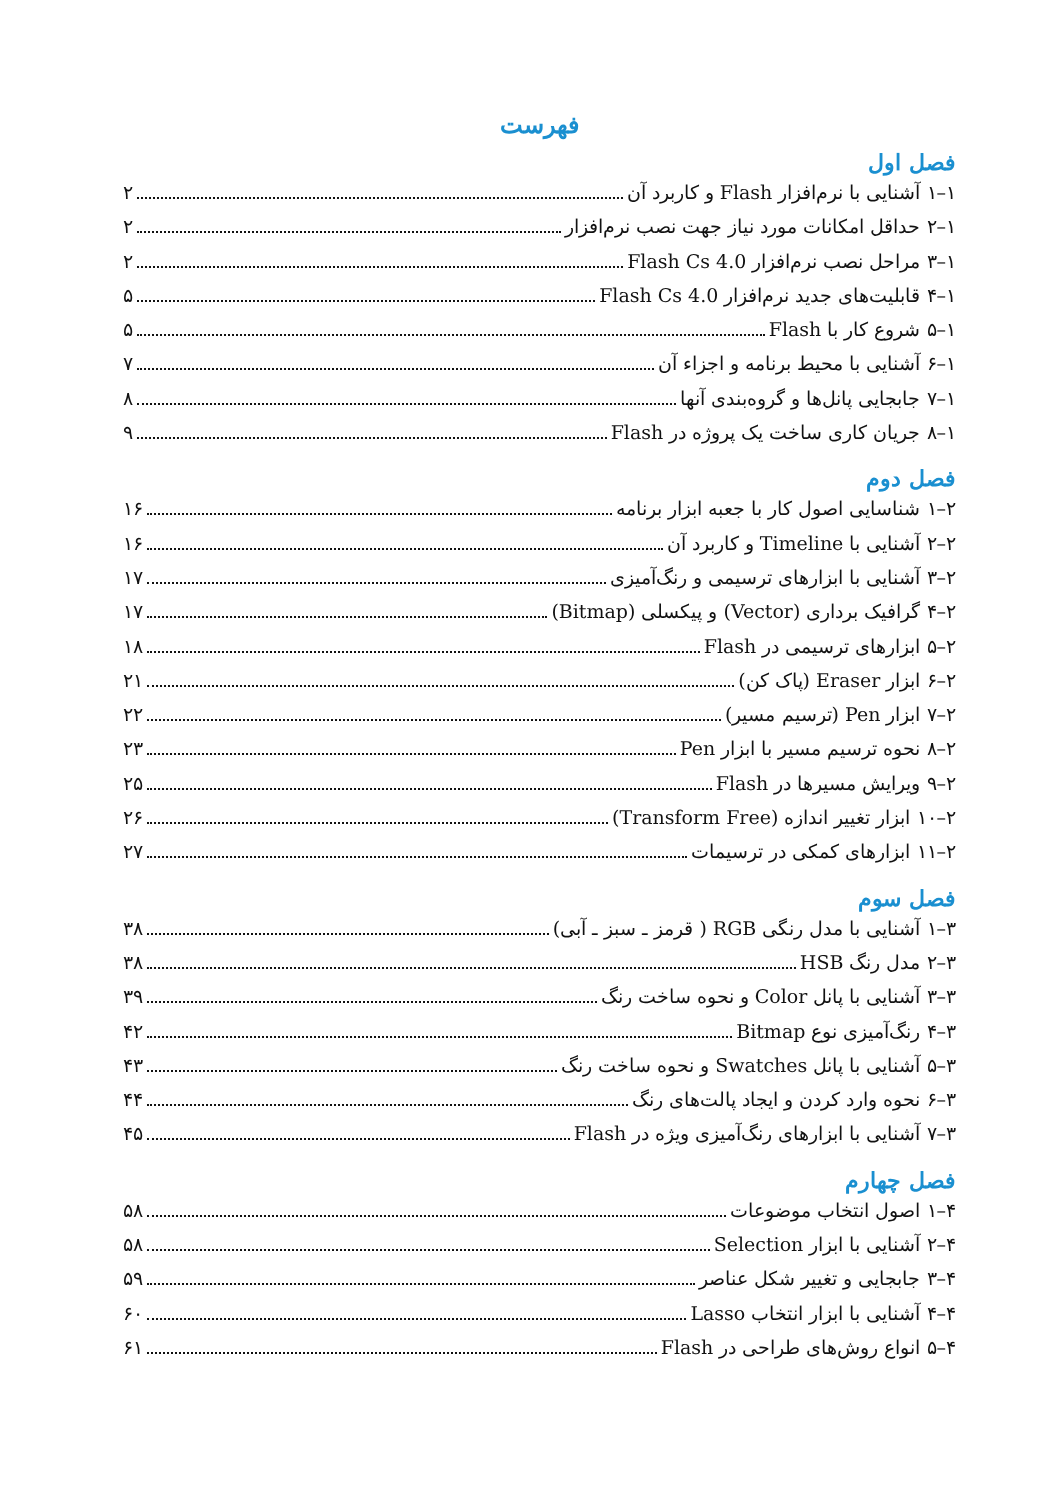فهرست
فصل اول
۱–۱ آشنایی با نرم‌افزار Flash و کاربرد آن ۲
۱–۲ حداقل امکانات مورد نیاز جهت نصب نرم‌افزار ۲
۱–۳ مراحل نصب نرم‌افزار Flash Cs 4.0 ۲
۱–۴ قابلیت‌های جدید نرم‌افزار Flash Cs 4.0 ۵
۱–۵ شروع کار با Flash ۵
۱–۶ آشنایی با محیط برنامه و اجزاء آن ۷
۱–۷ جابجایی پانل‌ها و گروه‌بندی آنها ۸
۱–۸ جریان کاری ساخت یک پروژه در Flash ۹
فصل دوم
۲–۱ شناسایی اصول کار با جعبه ابزار برنامه ۱۶
۲–۲ آشنایی با Timeline و کاربرد آن ۱۶
۲–۳ آشنایی با ابزارهای ترسیمی و رنگ‌آمیزی ۱۷
۲–۴ گرافیک برداری (Vector) و پیکسلی (Bitmap) ۱۷
۲–۵ ابزارهای ترسیمی در Flash ۱۸
۲–۶ ابزار Eraser (پاک کن) ۲۱
۲–۷ ابزار Pen (ترسیم مسیر) ۲۲
۲–۸ نحوه ترسیم مسیر با ابزار Pen ۲۳
۲–۹ ویرایش مسیرها در Flash ۲۵
۲–۱۰ ابزار تغییر اندازه (Transform Free) ۲۶
۲–۱۱ ابزارهای کمکی در ترسیمات ۲۷
فصل سوم
۳–۱ آشنایی با مدل رنگی RGB ( قرمز ـ سبز ـ آبی) ۳۸
۳–۲ مدل رنگ HSB ۳۸
۳–۳ آشنایی با پانل Color و نحوه ساخت رنگ ۳۹
۳–۴ رنگ‌آمیزی نوع Bitmap ۴۲
۳–۵ آشنایی با پانل Swatches و نحوه ساخت رنگ ۴۳
۳–۶ نحوه وارد کردن و ایجاد پالت‌های رنگ ۴۴
۳–۷ آشنایی با ابزارهای رنگ‌آمیزی ویژه در Flash ۴۵
فصل چهارم
۴–۱ اصول انتخاب موضوعات ۵۸
۴–۲ آشنایی با ابزار Selection ۵۸
۴–۳ جابجایی و تغییر شکل عناصر ۵۹
۴–۴ آشنایی با ابزار انتخاب Lasso ۶۰
۴–۵ انواع روش‌های طراحی در Flash ۶۱